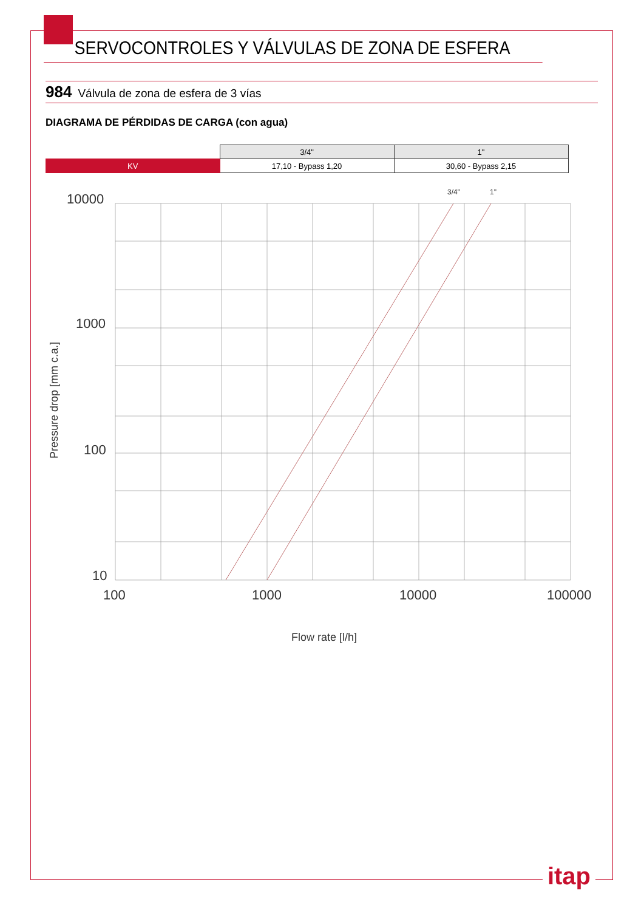SERVOCONTROLES Y VÁLVULAS DE ZONA DE ESFERA
984 Válvula de zona de esfera de 3 vías
DIAGRAMA DE PÉRDIDAS DE CARGA (con agua)
| | 3/4" | 1" |
| KV | 17,10 - Bypass 1,20 | 30,60 - Bypass 2,15 |
10000
1000
100
10
100
1000
10000
100000
Flow rate [l/h]
3/4"
1"
Pressure drop [mm c.a.]
itap